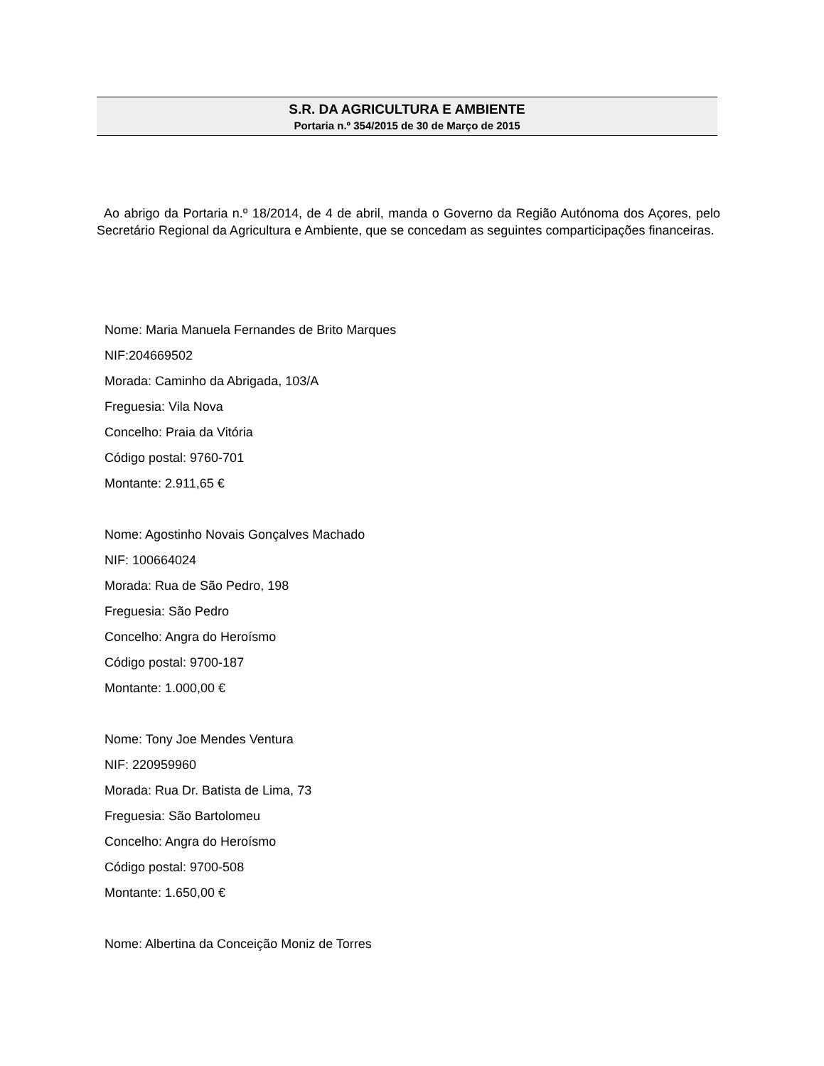S.R. DA AGRICULTURA E AMBIENTE
Portaria n.º 354/2015 de 30 de Março de 2015
Ao abrigo da Portaria n.º 18/2014, de 4 de abril, manda o Governo da Região Autónoma dos Açores, pelo Secretário Regional da Agricultura e Ambiente, que se concedam as seguintes comparticipações financeiras.
Nome: Maria Manuela Fernandes de Brito Marques
NIF:204669502
Morada: Caminho da Abrigada, 103/A
Freguesia: Vila Nova
Concelho: Praia da Vitória
Código postal: 9760-701
Montante: 2.911,65 €
Nome: Agostinho Novais Gonçalves Machado
NIF: 100664024
Morada: Rua de São Pedro, 198
Freguesia: São Pedro
Concelho: Angra do Heroísmo
Código postal: 9700-187
Montante: 1.000,00 €
Nome: Tony Joe Mendes Ventura
NIF: 220959960
Morada: Rua Dr. Batista de Lima, 73
Freguesia: São Bartolomeu
Concelho: Angra do Heroísmo
Código postal: 9700-508
Montante: 1.650,00 €
Nome: Albertina da Conceição Moniz de Torres